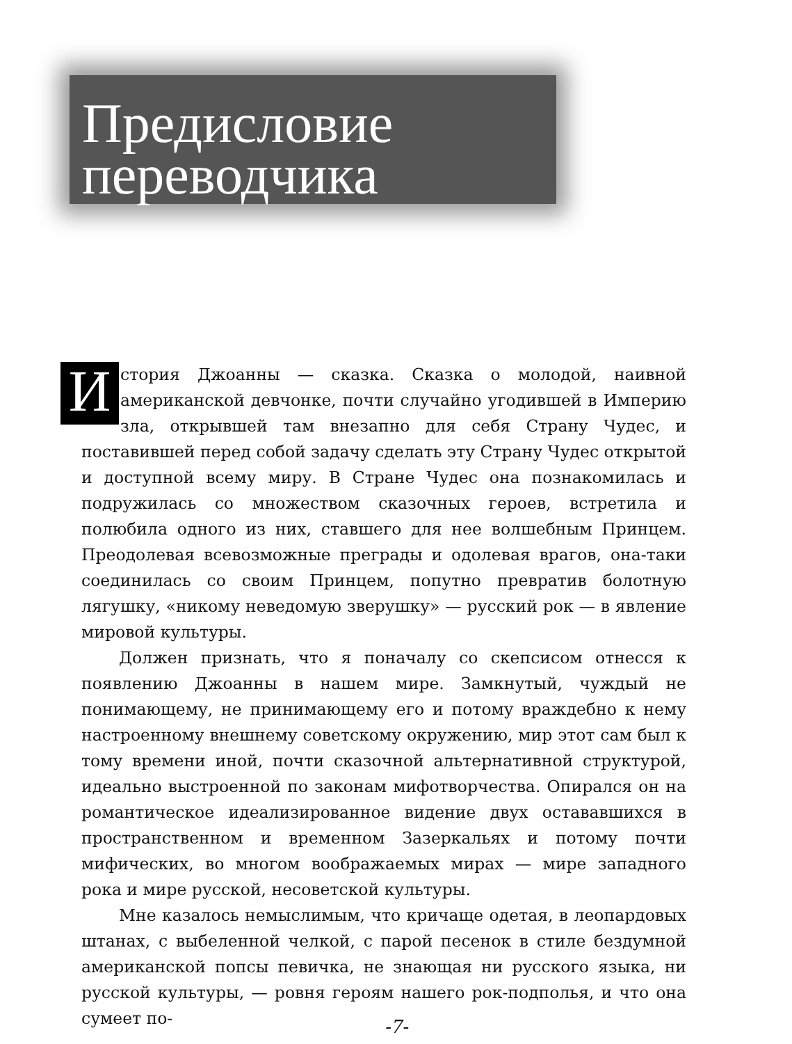Предисловие
переводчика
История Джоанны — сказка. Сказка о молодой, наивной американской девчонке, почти случайно угодившей в Империю зла, открывшей там внезапно для себя Страну Чудес, и поставившей перед собой задачу сделать эту Страну Чудес открытой и доступной всему миру. В Стране Чудес она познакомилась и подружилась со множеством сказочных героев, встретила и полюбила одного из них, ставшего для нее волшебным Принцем. Преодолевая всевозможные преграды и одолевая врагов, она-таки соединилась со своим Принцем, попутно превратив болотную лягушку, «никому неведомую зверушку» — русский рок — в явление мировой культуры.
Должен признать, что я поначалу со скепсисом отнесся к появлению Джоанны в нашем мире. Замкнутый, чуждый не понимающему, не принимающему его и потому враждебно к нему настроенному внешнему советскому окружению, мир этот сам был к тому времени иной, почти сказочной альтернативной структурой, идеально выстроенной по законам мифотворчества. Опирался он на романтическое идеализированное видение двух остававшихся в пространственном и временном Зазеркальях и потому почти мифических, во многом воображаемых мирах — мире западного рока и мире русской, несоветской культуры.
Мне казалось немыслимым, что кричаще одетая, в леопардовых штанах, с выбеленной челкой, с парой песенок в стиле бездумной американской попсы певичка, не знающая ни русского языка, ни русской культуры, — ровня героям нашего рок-подполья, и что она сумеет по-
-7-